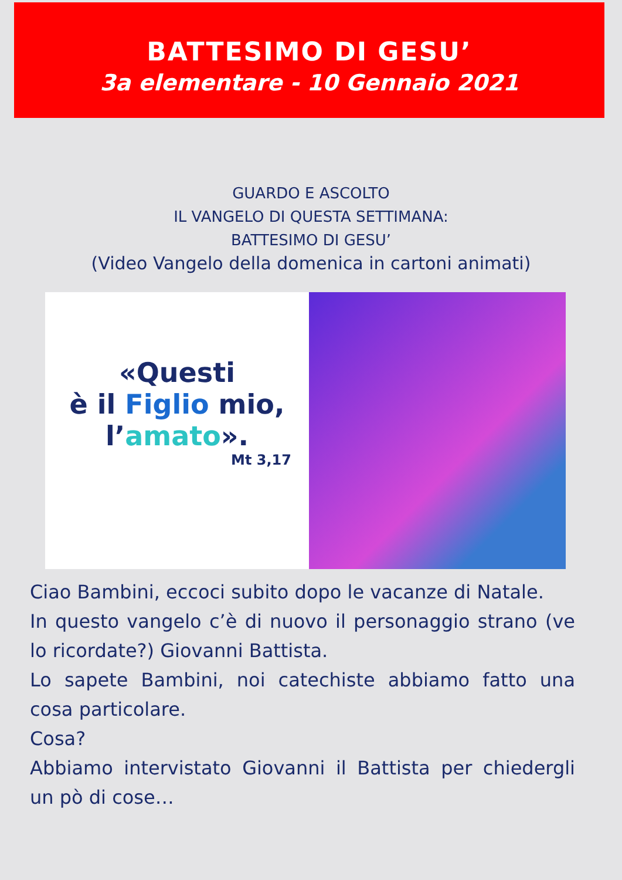BATTESIMO DI GESU’
3a elementare - 10 Gennaio 2021
GUARDO E ASCOLTO
IL VANGELO DI QUESTA SETTIMANA:
BATTESIMO DI GESU’
(Video Vangelo della domenica in cartoni animati)
«Questi
è il Figlio mio,
l’amato».
Mt 3,17
Ciao Bambini, eccoci subito dopo le vacanze di Natale.
In questo vangelo c’è di nuovo il personaggio strano (ve lo ricordate?) Giovanni Battista.
Lo sapete Bambini, noi catechiste abbiamo fatto una cosa particolare.
Cosa?
Abbiamo intervistato Giovanni il Battista per chiedergli un pò di cose…